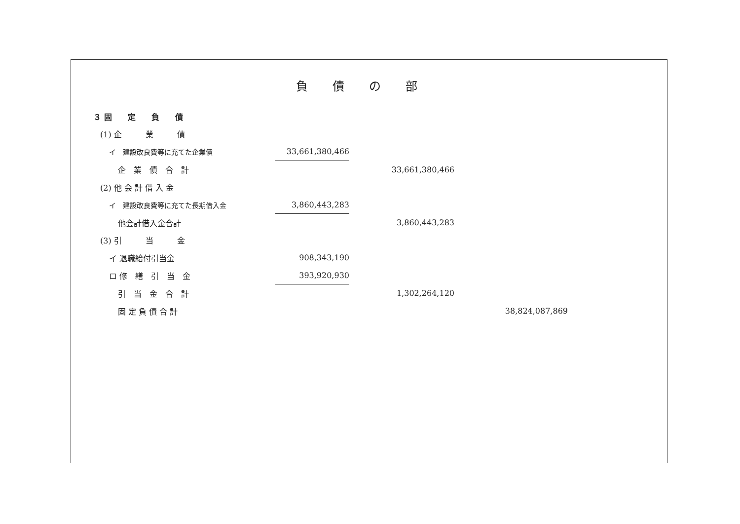負債の部
| ３ 固 定 負 債 | | | | | | |
| (1) 企 業 債 | | | | | | |
| イ 建設改良費等に充てた企業債 | | 33,661,380,466 | | | | |
| 企 業 債 合 計 | | | | 33,661,380,466 | | |
| (2) 他 会 計 借 入 金 | | | | | | |
| イ 建設改良費等に充てた長期借入金 | | 3,860,443,283 | | | | |
| 他会計借入金合計 | | | | 3,860,443,283 | | |
| (3) 引 当 金 | | | | | | |
| イ 退職給付引当金 | | 908,343,190 | | | | |
| ロ 修 繕 引 当 金 | | 393,920,930 | | | | |
| 引 当 金 合 計 | | | | 1,302,264,120 | | |
| 固 定 負 債 合 計 | | | | | | 38,824,087,869 |